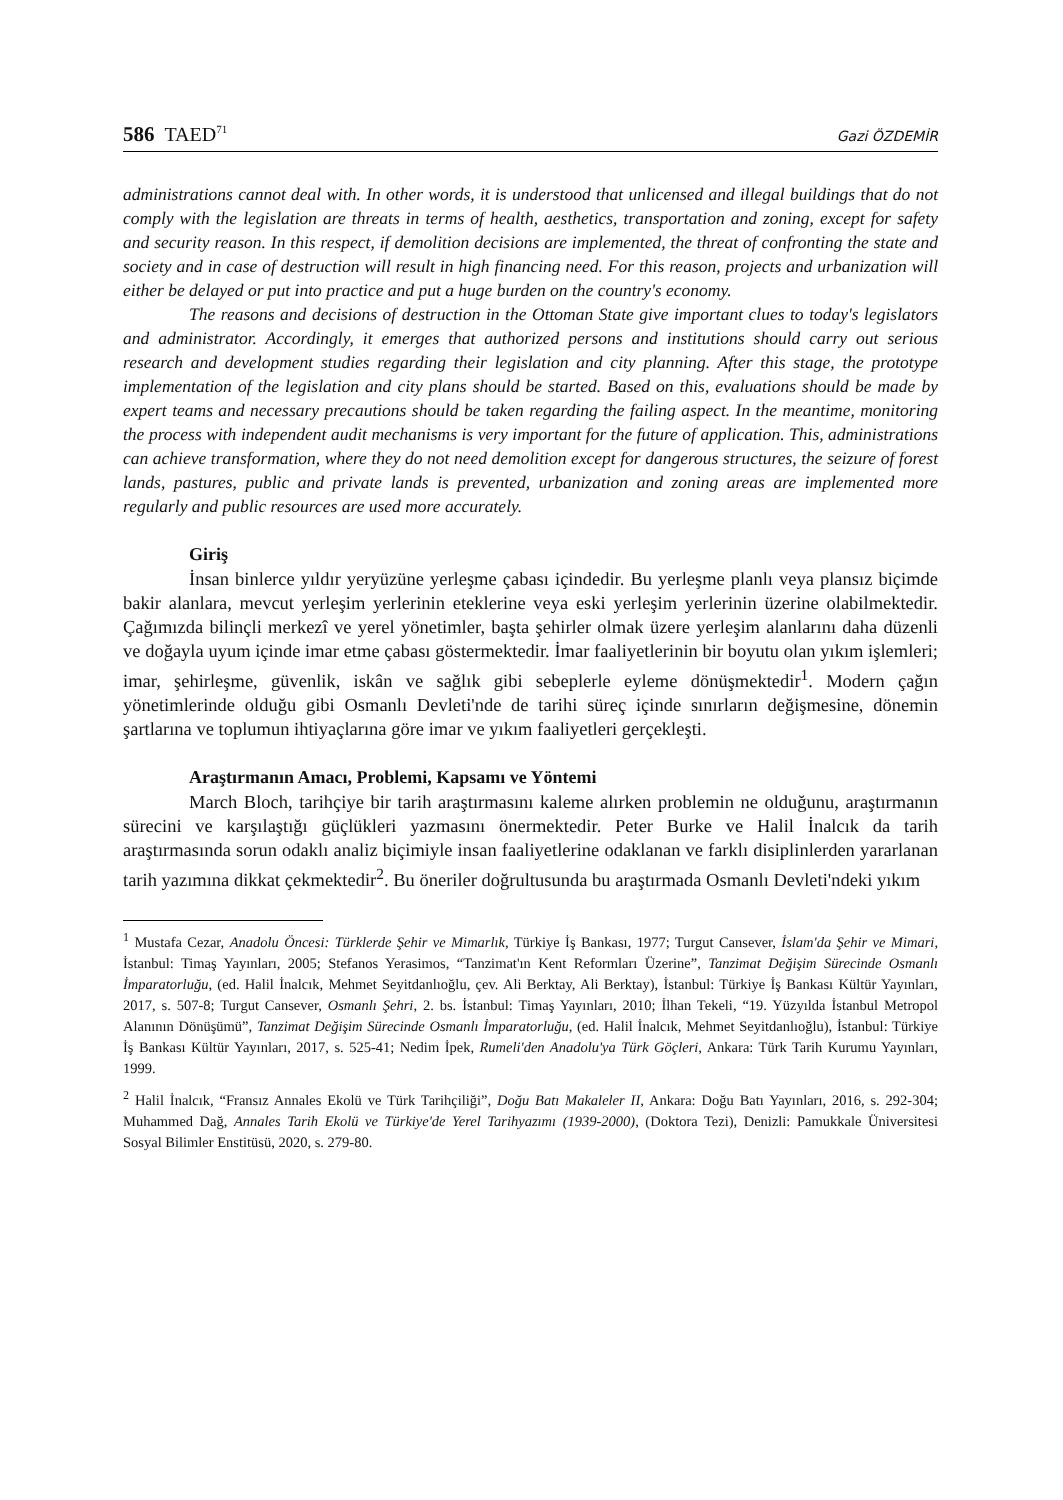586 TAED<sup>71</sup> Gazi ÖZDEMİR
administrations cannot deal with. In other words, it is understood that unlicensed and illegal buildings that do not comply with the legislation are threats in terms of health, aesthetics, transportation and zoning, except for safety and security reason. In this respect, if demolition decisions are implemented, the threat of confronting the state and society and in case of destruction will result in high financing need. For this reason, projects and urbanization will either be delayed or put into practice and put a huge burden on the country's economy.
The reasons and decisions of destruction in the Ottoman State give important clues to today's legislators and administrator. Accordingly, it emerges that authorized persons and institutions should carry out serious research and development studies regarding their legislation and city planning. After this stage, the prototype implementation of the legislation and city plans should be started. Based on this, evaluations should be made by expert teams and necessary precautions should be taken regarding the failing aspect. In the meantime, monitoring the process with independent audit mechanisms is very important for the future of application. This, administrations can achieve transformation, where they do not need demolition except for dangerous structures, the seizure of forest lands, pastures, public and private lands is prevented, urbanization and zoning areas are implemented more regularly and public resources are used more accurately.
Giriş
İnsan binlerce yıldır yeryüzüne yerleşme çabası içindedir. Bu yerleşme planlı veya plansız biçimde bakir alanlara, mevcut yerleşim yerlerinin eteklerine veya eski yerleşim yerlerinin üzerine olabilmektedir. Çağımızda bilinçli merkezî ve yerel yönetimler, başta şehirler olmak üzere yerleşim alanlarını daha düzenli ve doğayla uyum içinde imar etme çabası göstermektedir. İmar faaliyetlerinin bir boyutu olan yıkım işlemleri; imar, şehirleşme, güvenlik, iskân ve sağlık gibi sebeplerle eyleme dönüşmektedir<sup>1</sup>. Modern çağın yönetimlerinde olduğu gibi Osmanlı Devleti'nde de tarihi süreç içinde sınırların değişmesine, dönemin şartlarına ve toplumun ihtiyaçlarına göre imar ve yıkım faaliyetleri gerçekleşti.
Araştırmanın Amacı, Problemi, Kapsamı ve Yöntemi
March Bloch, tarihçiye bir tarih araştırmasını kaleme alırken problemin ne olduğunu, araştırmanın sürecini ve karşılaştığı güçlükleri yazmasını önermektedir. Peter Burke ve Halil İnalcık da tarih araştırmasında sorun odaklı analiz biçimiyle insan faaliyetlerine odaklanan ve farklı disiplinlerden yararlanan tarih yazımına dikkat çekmektedir<sup>2</sup>. Bu öneriler doğrultusunda bu araştırmada Osmanlı Devleti'ndeki yıkım
<sup>1</sup> Mustafa Cezar, Anadolu Öncesi: Türklerde Şehir ve Mimarlık, Türkiye İş Bankası, 1977; Turgut Cansever, İslam'da Şehir ve Mimari, İstanbul: Timaş Yayınları, 2005; Stefanos Yerasimos, “Tanzimat'ın Kent Reformları Üzerine”, Tanzimat Değişim Sürecinde Osmanlı İmparatorluğu, (ed. Halil İnalcık, Mehmet Seyitdanlıoğlu, çev. Ali Berktay, Ali Berktay), İstanbul: Türkiye İş Bankası Kültür Yayınları, 2017, s. 507-8; Turgut Cansever, Osmanlı Şehri, 2. bs. İstanbul: Timaş Yayınları, 2010; İlhan Tekeli, “19. Yüzyılda İstanbul Metropol Alanının Dönüşümü”, Tanzimat Değişim Sürecinde Osmanlı İmparatorluğu, (ed. Halil İnalcık, Mehmet Seyitdanlıoğlu), İstanbul: Türkiye İş Bankası Kültür Yayınları, 2017, s. 525-41; Nedim İpek, Rumeli'den Anadolu'ya Türk Göçleri, Ankara: Türk Tarih Kurumu Yayınları, 1999.
<sup>2</sup> Halil İnalcık, “Fransız Annales Ekolü ve Türk Tarihçiliği”, Doğu Batı Makaleler II, Ankara: Doğu Batı Yayınları, 2016, s. 292-304; Muhammed Dağ, Annales Tarih Ekolü ve Türkiye'de Yerel Tarihyazımı (1939-2000), (Doktora Tezi), Denizli: Pamukkale Üniversitesi Sosyal Bilimler Enstitüsü, 2020, s. 279-80.